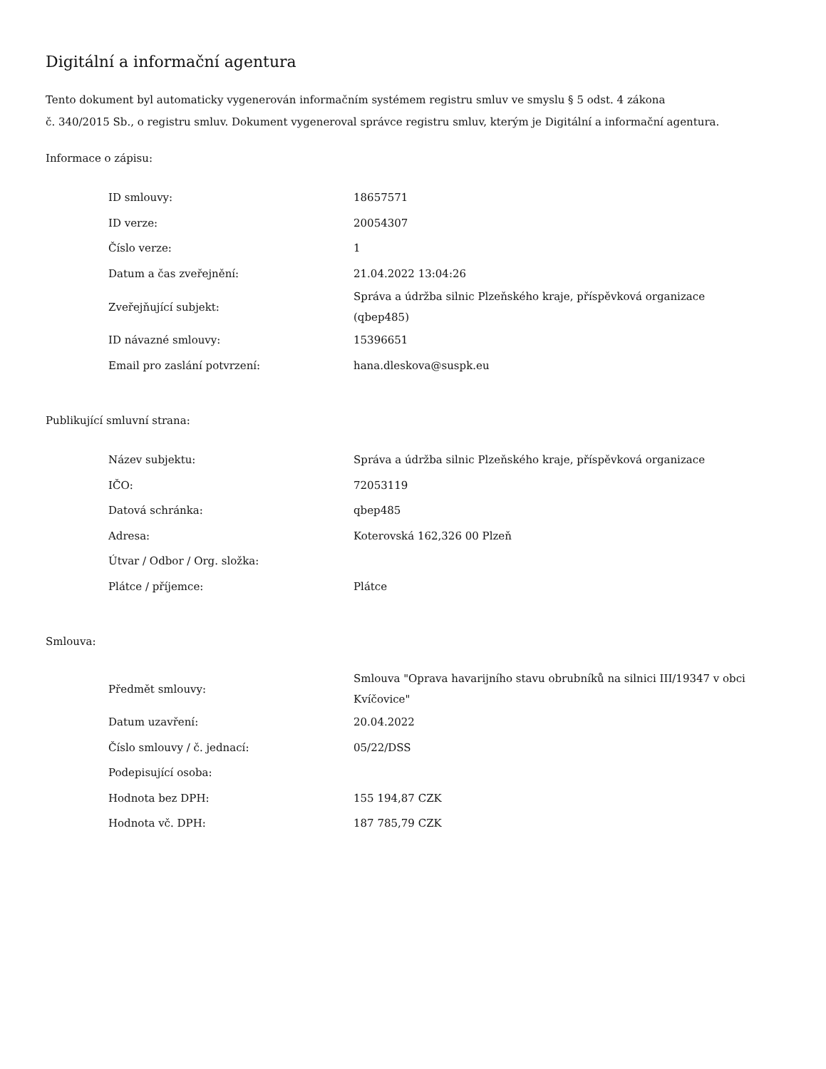Digitální a informační agentura
Tento dokument byl automaticky vygenerován informačním systémem registru smluv ve smyslu § 5 odst. 4 zákona
č. 340/2015 Sb., o registru smluv. Dokument vygeneroval správce registru smluv, kterým je Digitální a informační agentura.
Informace o zápisu:
| ID smlouvy: | 18657571 |
| ID verze: | 20054307 |
| Číslo verze: | 1 |
| Datum a čas zveřejnění: | 21.04.2022 13:04:26 |
| Zveřejňující subjekt: | Správa a údržba silnic Plzeňského kraje, příspěvková organizace (qbep485) |
| ID návazné smlouvy: | 15396651 |
| Email pro zaslání potvrzení: | hana.dleskova@suspk.eu |
Publikující smluvní strana:
| Název subjektu: | Správa a údržba silnic Plzeňského kraje, příspěvková organizace |
| IČO: | 72053119 |
| Datová schránka: | qbep485 |
| Adresa: | Koterovská 162,326 00 Plzeň |
| Útvar / Odbor / Org. složka: | |
| Plátce / příjemce: | Plátce |
Smlouva:
| Předmět smlouvy: | Smlouva "Oprava havarijního stavu obrubníků na silnici III/19347 v obci Kvíčovice" |
| Datum uzavření: | 20.04.2022 |
| Číslo smlouvy / č. jednací: | 05/22/DSS |
| Podepisující osoba: | |
| Hodnota bez DPH: | 155 194,87 CZK |
| Hodnota vč. DPH: | 187 785,79 CZK |